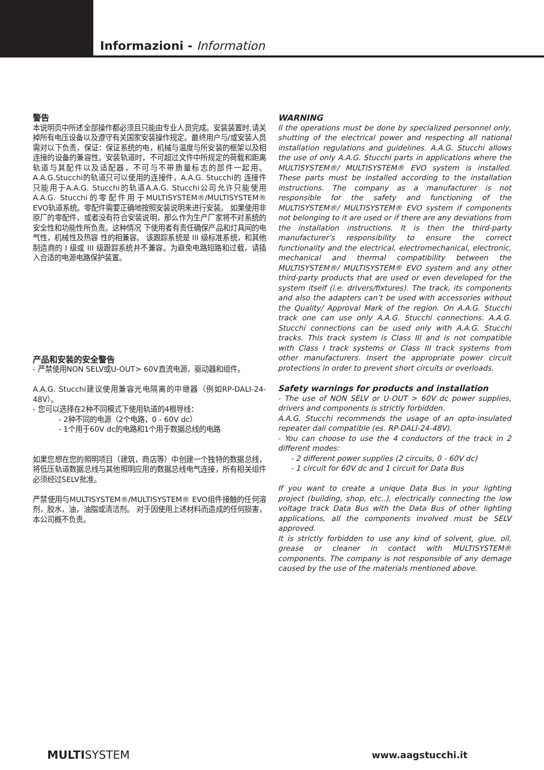Informazioni - Information
警告
本说明页中所述全部操作都必须且只能由专业人员完成。安装装置时,请关掉所有电压设备以及遵守有关国家安装操作规定。最终用户与/或安装人员需对以下负责，保证：保证系统的电，机械与温度与所安装的框架以及相连接的设备的兼容性。安装轨道时，不可超过文件中所规定的荷载和距离轨道与其配件以及适配器，不可与不带质量标志的部件一起用。A.A.G.Stucchi的轨道只可以使用的连接件，A.A.G. Stucchi的 连接件只能用于A.A.G. Stucchi的轨道A.A.G. Stucchi公司允许只能使用A.A.G. Stucchi的零配件用于MULTISYSTEM®/MULTISYSTEM® EVO轨道系统。零配件需要正确地按照安装说明来进行安装。 如果使用非原厂的零配件，或者没有符合安装说明，那么作为生产厂家将不对系统的安全性和功能性所负责。这种情况 下使用者有责任确保产品和灯具间的电气性，机械性及热容 性的相兼容。 该跟踪系统是 III 级标准系统，和其他制造商的 I 级或 III 级跟踪系统并不兼容。为避免电路短路和过载，请插入合适的电源电路保护装置。
产品和安装的安全警告
- 严禁使用NON SELV或U-OUT> 60V直流电源，驱动器和组件。
A.A.G. Stucchi建议使用兼容光电隔离的中继器（例如RP-DALI-24-48V）。
- 您可以选择在2种不同模式下使用轨道的4根导线：
- 2种不同的电源（2个电路，0 - 60V dc）
- 1个用于60V dc的电路和1个用于数据总线的电路
如果您想在您的照明项目（建筑，商店等）中创建一个独特的数据总线，将低压轨道数据总线与其他照明应用的数据总线电气连接，所有相关组件必须经过SELV批准。
严禁使用与MULTISYSTEM®/MULTISYSTEM® EVO组件接触的任何溶剂，胶水，油，油脂或清洁剂。 对于因使用上述材料而造成的任何损害，本公司概不负责。
WARNING
ll the operations must be done by specialized personnel only, shutting of the electrical power and respecting all national installation regulations and guidelines. A.A.G. Stucchi allows the use of only A.A.G. Stucchi parts in applications where the MULTISYSTEM®/ MULTISYSTEM® EVO system is installed. These parts must be installed according to the installation instructions. The company as a manufacturer is not responsible for the safety and functioning of the MULTISYSTEM®/ MULTISYSTEM® EVO system if components not belonging to it are used or if there are any deviations from the installation instructions. It is then the third-party manufacturer’s responsibility to ensure the correct functionality and the electrical, electromechanical, electronic, mechanical and thermal compatibility between the MULTISYSTEM®/ MULTISYSTEM® EVO system and any other third-party products that are used or even developed for the system itself (i.e. drivers/fixtures). The track, its components and also the adapters can’t be used with accessories without the Quality/ Approval Mark of the region. On A.A.G. Stucchi track one can use only A.A.G. Stucchi connections. A.A.G. Stucchi connections can be used only with A.A.G. Stucchi tracks. This track system is Class III and is not compatible with Class I track systems or Class III track systems from other manufacturers. Insert the appropriate power circuit protections in order to prevent short circuits or overloads.
Safety warnings for products and installation
- The use of NON SELV or U-OUT > 60V dc power supplies, drivers and components is strictly forbidden.
A.A.G. Stucchi recommends the usage of an opto-insulated repeater dali compatible (es. RP-DALI-24-48V).
- You can choose to use the 4 conductors of the track in 2 different modes:
- 2 different power supplies (2 circuits, 0 - 60V dc)
- 1 circuit for 60V dc and 1 circuit for Data Bus
If you want to create a unique Data Bus in your lighting project (building, shop, etc..), electrically connecting the low voltage track Data Bus with the Data Bus of other lighting applications, all the components involved must be SELV approved.
It is strictly forbidden to use any kind of solvent, glue, oil, grease or cleaner in contact with MULTISYSTEM® components. The company is not responsible of any demage caused by the use of the materials mentioned above.
MULTISYSTEM www.aagstucchi.it